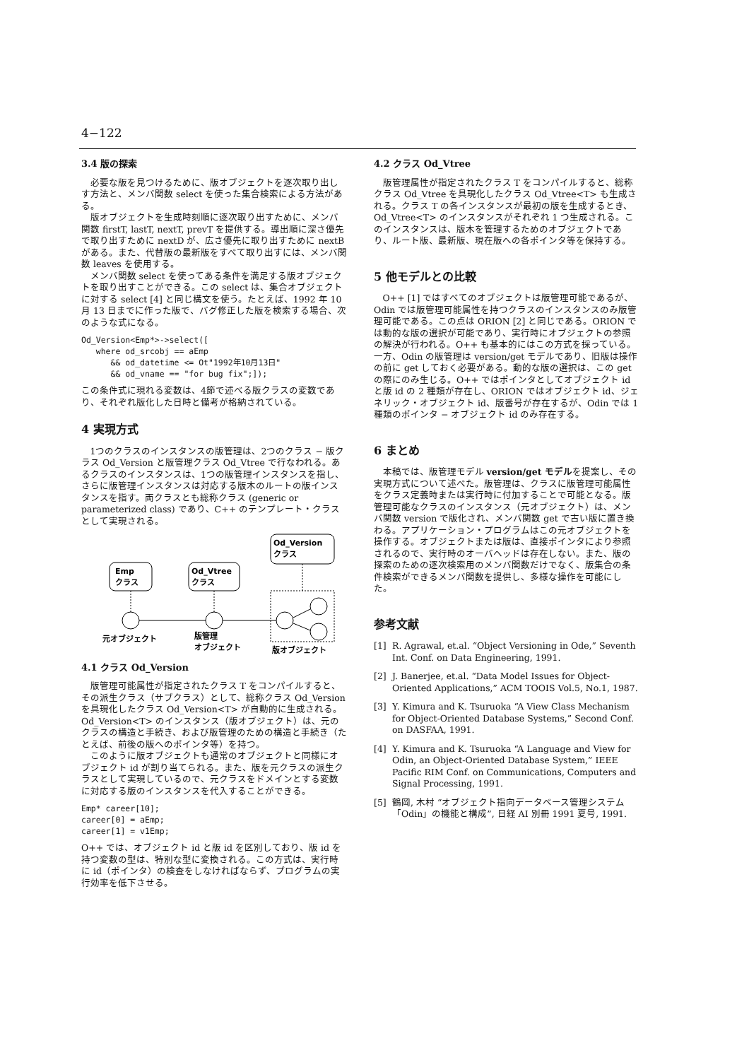4−122
3.4 版の探索
必要な版を見つけるために、版オブジェクトを逐次取り出しす方法と、メンバ関数 select を使った集合検索による方法がある。
版オブジェクトを生成時刻順に逐次取り出すために、メンバ関数 firstT, lastT, nextT, prevT を提供する。導出順に深さ優先で取り出すために nextD が、広さ優先に取り出すために nextB がある。また、代替版の最新版をすべて取り出すには、メンバ関数 leaves を使用する。
メンバ関数 select を使ってある条件を満足する版オブジェクトを取り出すことができる。この select は、集合オブジェクトに対する select [4] と同じ構文を使う。たとえば、1992 年 10 月 13 日までに作った版で、バグ修正した版を検索する場合、次のような式になる。
Od_Version<Emp*>->select([
   where od_srcobj == aEmp
      && od_datetime <= Ot"1992年10月13日"
      && od_vname == "for bug fix";]);
この条件式に現れる変数は、4節で述べる版クラスの変数であり、それぞれ版化した日時と備考が格納されている。
4 実現方式
1つのクラスのインスタンスの版管理は、2つのクラス − 版クラス Od_Version と版管理クラス Od_Vtree で行なわれる。あるクラスのインスタンスは、1つの版管理インスタンスを指し、さらに版管理インスタンスは対応する版木のルートの版インスタンスを指す。両クラスとも総称クラス (generic or parameterized class) であり、C++ のテンプレート・クラスとして実現される。
Emp
クラス
Od_Vtree
クラス
Od_Version
クラス
元オブジェクト
版管理
オブジェクト
版オブジェクト
4.1 クラス Od_Version
版管理可能属性が指定されたクラス T をコンパイルすると、その派生クラス（サブクラス）として、総称クラス Od_Version を具現化したクラス Od_Version<T> が自動的に生成される。Od_Version<T> のインスタンス（版オブジェクト）は、元のクラスの構造と手続き、および版管理のための構造と手続き（たとえば、前後の版へのポインタ等）を持つ。
このように版オブジェクトも通常のオブジェクトと同様にオブジェクト id が割り当てられる。また、版を元クラスの派生クラスとして実現しているので、元クラスをドメインとする変数に対応する版のインスタンスを代入することができる。
Emp* career[10];
career[0] = aEmp;
career[1] = v1Emp;
O++ では、オブジェクト id と版 id を区別しており、版 id を持つ変数の型は、特別な型に変換される。この方式は、実行時に id（ポインタ）の検査をしなければならず、プログラムの実行効率を低下させる。
4.2 クラス Od_Vtree
版管理属性が指定されたクラス T をコンパイルすると、総称クラス Od_Vtree を具現化したクラス Od_Vtree<T> も生成される。クラス T の各インスタンスが最初の版を生成するとき、Od_Vtree<T> のインスタンスがそれぞれ 1 つ生成される。このインスタンスは、版木を管理するためのオブジェクトであり、ルート版、最新版、現在版への各ポインタ等を保持する。
5 他モデルとの比較
O++ [1] ではすべてのオブジェクトは版管理可能であるが、Odin では版管理可能属性を持つクラスのインスタンスのみ版管理可能である。この点は ORION [2] と同じである。ORION では動的な版の選択が可能であり、実行時にオブジェクトの参照の解決が行われる。O++ も基本的にはこの方式を採っている。一方、Odin の版管理は version/get モデルであり、旧版は操作の前に get しておく必要がある。動的な版の選択は、この get の際にのみ生じる。O++ ではポインタとしてオブジェクト id と版 id の 2 種類が存在し、ORION ではオブジェクト id、ジェネリック・オブジェクト id、版番号が存在するが、Odin では 1 種類のポインタ − オブジェクト id のみ存在する。
6 まとめ
本稿では、版管理モデル version/get モデルを提案し、その実現方式について述べた。版管理は、クラスに版管理可能属性をクラス定義時または実行時に付加することで可能となる。版管理可能なクラスのインスタンス（元オブジェクト）は、メンバ関数 version で版化され、メンバ関数 get で古い版に置き換わる。アプリケーション・プログラムはこの元オブジェクトを操作する。オブジェクトまたは版は、直接ポインタにより参照されるので、実行時のオーバヘッドは存在しない。また、版の探索のための逐次検索用のメンバ関数だけでなく、版集合の条件検索ができるメンバ関数を提供し、多様な操作を可能にした。
参考文献
[1] R. Agrawal, et.al. “Object Versioning in Ode,” Seventh Int. Conf. on Data Engineering, 1991.
[2] J. Banerjee, et.al. “Data Model Issues for Object-Oriented Applications,” ACM TOOIS Vol.5, No.1, 1987.
[3] Y. Kimura and K. Tsuruoka “A View Class Mechanism for Object-Oriented Database Systems,” Second Conf. on DASFAA, 1991.
[4] Y. Kimura and K. Tsuruoka “A Language and View for Odin, an Object-Oriented Database System,” IEEE Pacific RIM Conf. on Communications, Computers and Signal Processing, 1991.
[5] 鶴岡, 木村 “オブジェクト指向データベース管理システム「Odin」の機能と構成”, 日経 AI 別冊 1991 夏号, 1991.